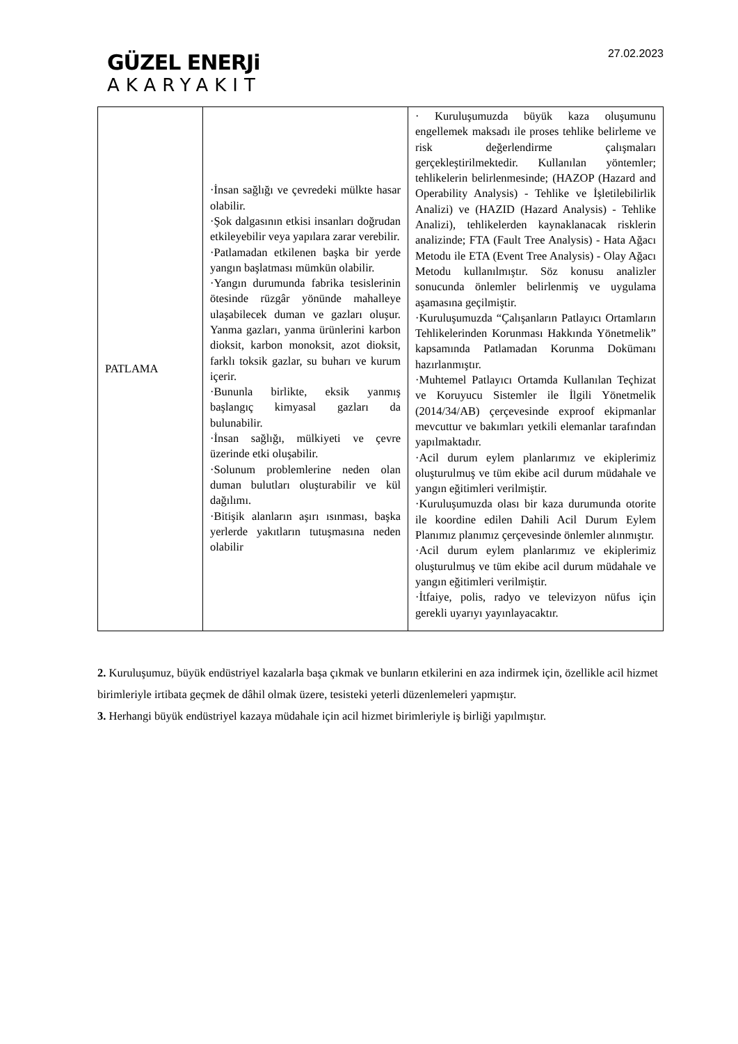GÜZEL ENERJi
AKARYAKIT
27.02.2023
| PATLAMA | ·İnsan sağlığı ve çevredeki mülkte hasar olabilir. ·Şok dalgasının etkisi insanları doğrudan etkileyebilir veya yapılara zarar verebilir. ·Patlamadan etkilenen başka bir yerde yangın başlatması mümkün olabilir. ·Yangın durumunda fabrika tesislerinin ötesinde rüzgâr yönünde mahalleye ulaşabilecek duman ve gazları oluşur. Yanma gazları, yanma ürünlerini karbon dioksit, karbon monoksit, azot dioksit, farklı toksik gazlar, su buharı ve kurum içerir. ·Bununla birlikte, eksik yanmış başlangıç kimyasal gazları da bulunabilir. ·İnsan sağlığı, mülkiyeti ve çevre üzerinde etki oluşabilir. ·Solunum problemlerine neden olan duman bulutları oluşturabilir ve kül dağılımı. ·Bitişik alanların aşırı ısınması, başka yerlerde yakıtların tutuşmasına neden olabilir | · Kuruluşumuzda büyük kaza oluşumunu engellemek maksadı ile proses tehlike belirleme ve risk değerlendirme çalışmaları gerçekleştirilmektedir. Kullanılan yöntemler; tehlikelerin belirlenmesinde; (HAZOP (Hazard and Operability Analysis) - Tehlike ve İşletilebilirlik Analizi) ve (HAZID (Hazard Analysis) - Tehlike Analizi), tehlikelerden kaynaklanacak risklerin analizinde; FTA (Fault Tree Analysis) - Hata Ağacı Metodu ile ETA (Event Tree Analysis) - Olay Ağacı Metodu kullanılmıştır. Söz konusu analizler sonucunda önlemler belirlenmiş ve uygulama aşamasına geçilmiştir. ·Kuruluşumuzda “Çalışanların Patlayıcı Ortamların Tehlikelerinden Korunması Hakkında Yönetmelik” kapsamında Patlamadan Korunma Dokümanı hazırlanmıştır. ·Muhtemel Patlayıcı Ortamda Kullanılan Teçhizat ve Koruyucu Sistemler ile İlgili Yönetmelik (2014/34/AB) çerçevesinde exproof ekipmanlar mevcuttur ve bakımları yetkili elemanlar tarafından yapılmaktadır. ·Acil durum eylem planlarımız ve ekiplerimiz oluşturulmuş ve tüm ekibe acil durum müdahale ve yangın eğitimleri verilmiştir. ·Kuruluşumuzda olası bir kaza durumunda otorite ile koordine edilen Dahili Acil Durum Eylem Planımız planımız çerçevesinde önlemler alınmıştır. ·Acil durum eylem planlarımız ve ekiplerimiz oluşturulmuş ve tüm ekibe acil durum müdahale ve yangın eğitimleri verilmiştir. ·İtfaiye, polis, radyo ve televizyon nüfus için gerekli uyarıyı yayınlayacaktır. |
2. Kuruluşumuz, büyük endüstriyel kazalarla başa çıkmak ve bunların etkilerini en aza indirmek için, özellikle acil hizmet birimleriyle irtibata geçmek de dâhil olmak üzere, tesisteki yeterli düzenlemeleri yapmıştır.
3. Herhangi büyük endüstriyel kazaya müdahale için acil hizmet birimleriyle iş birliği yapılmıştır.